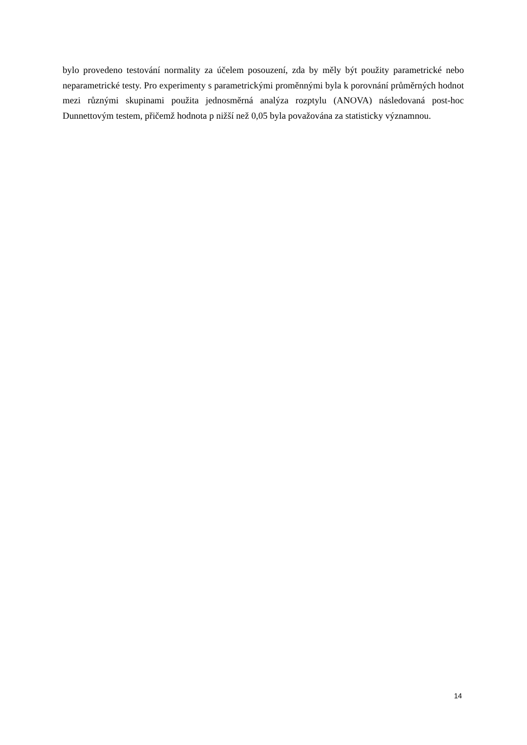bylo provedeno testování normality za účelem posouzení, zda by měly být použity parametrické nebo neparametrické testy. Pro experimenty s parametrickými proměnnými byla k porovnání průměrných hodnot mezi různými skupinami použita jednosměrná analýza rozptylu (ANOVA) následovaná post-hoc Dunnettovým testem, přičemž hodnota p nižší než 0,05 byla považována za statisticky významnou.
14